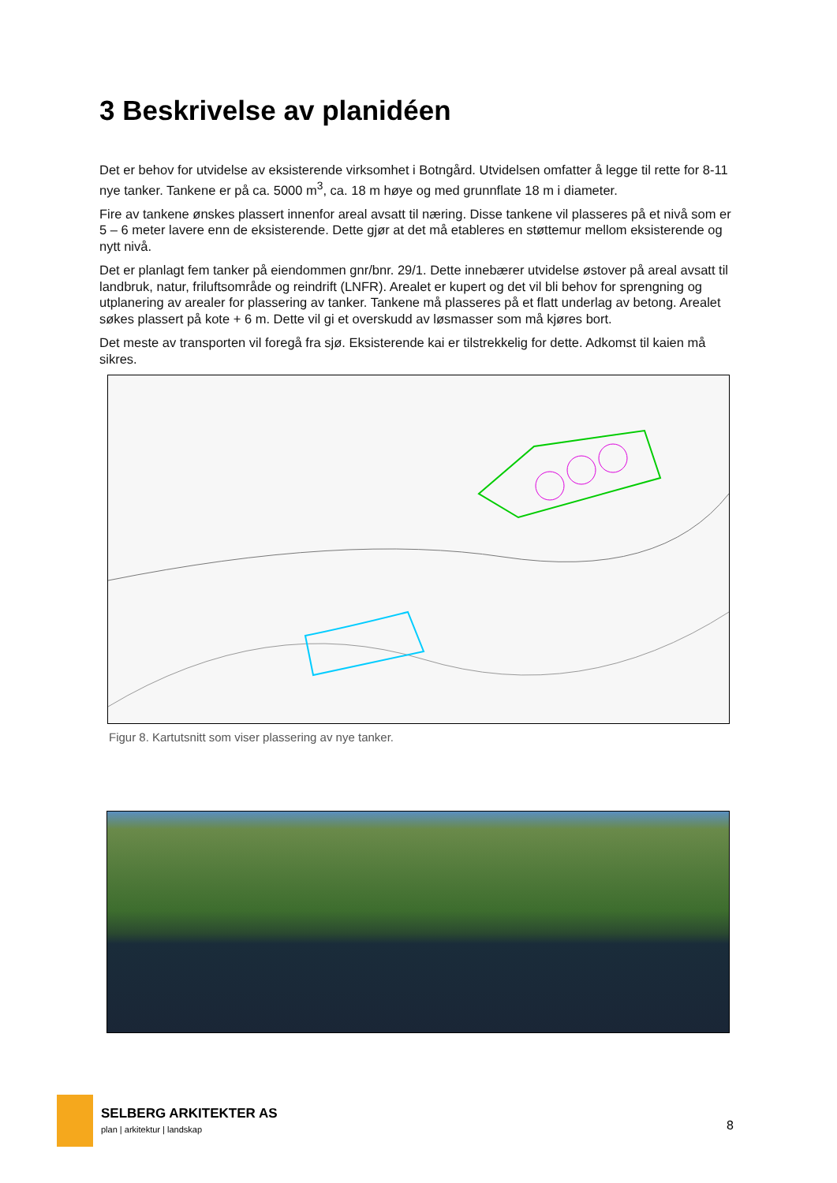3 Beskrivelse av planidéen
Det er behov for utvidelse av eksisterende virksomhet i Botngård. Utvidelsen omfatter å legge til rette for 8-11 nye tanker. Tankene er på ca. 5000 m<sup>3</sup>, ca. 18 m høye og med grunnflate 18 m i diameter.
Fire av tankene ønskes plassert innenfor areal avsatt til næring. Disse tankene vil plasseres på et nivå som er 5 – 6 meter lavere enn de eksisterende. Dette gjør at det må etableres en støttemur mellom eksisterende og nytt nivå.
Det er planlagt fem tanker på eiendommen gnr/bnr. 29/1. Dette innebærer utvidelse østover på areal avsatt til landbruk, natur, friluftsområde og reindrift (LNFR). Arealet er kupert og det vil bli behov for sprengning og utplanering av arealer for plassering av tanker. Tankene må plasseres på et flatt underlag av betong. Arealet søkes plassert på kote + 6 m. Dette vil gi et overskudd av løsmasser som må kjøres bort.
Det meste av transporten vil foregå fra sjø. Eksisterende kai er tilstrekkelig for dette. Adkomst til kaien må sikres.
Figur 8. Kartutsnitt som viser plassering av nye tanker.
SELBERG ARKITEKTER AS
plan | arkitektur | landskap
8